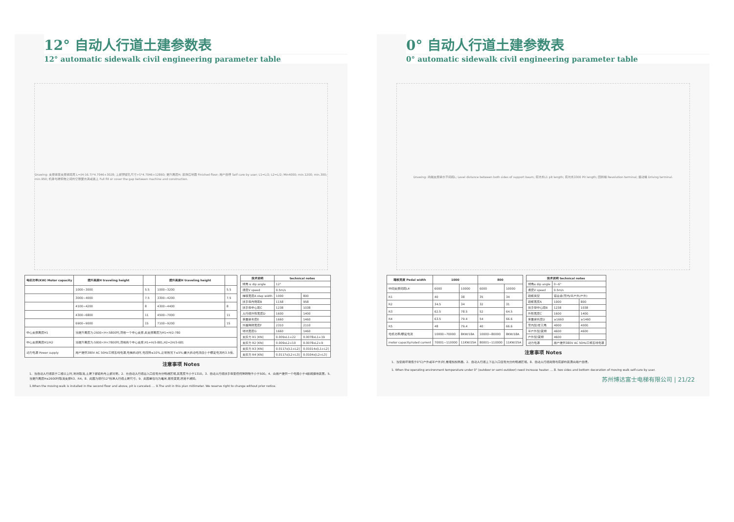12° 自动人行道土建参数表
12° automatic sidewalk civil engineering parameter table
Drawing: 支撑梁至支撑梁距离 L=(H-16.7)*4.7046+3028; 上部预留孔尺寸>S*4.7046+12860; 提升高度H; 装饰后地面 Finished floor; 用户自理 Self care by user; L1=L/2; L2=L/2; Min4000; min.1200; min.300; min.950; 机身与建筑物之间的空隙要充满或盖上 Full fill or cover the gap between machine and construction.
| 电机功率(KW) Motor capacity | 提升高度H traveling height | | 提升高度H traveling height | |
| --- | --- | --- | --- | --- |
| | 1000~3000 | 5.5 | 1000~3200 | 5.5 |
| | 3000~4000 | 7.5 | 3300~4200 | 7.5 |
| | 4100~4200 | 8 | 4300~4400 | 8 |
| | 4300~6800 | 11 | 4500~7000 | 11 |
| | 6900~9000 | 15 | 7100~9200 | 15 |
| 中心支撑高度H1 | 当提升高度为:2600<H<5800时,须用一个中心支撑,此支撑高度为H1=H/2-780 | | | |
| 中心支撑高度H1/H2 | 当提升高度为:5800<H<7800时,须用两个中心支撑,H1=H/3-881,H2=2H/3-681 | | | |
| 动力电源 Power supply | 用户提供380V AC 50Hz三相五线电源,电梯启动时,电压降≤10%,正常情况下≤5%;最大启动电流应小于额定电流的3.5倍。 | | | |
| 技术说明 | technical notes | |
| --- | --- | --- |
| 倾角 α dip angle | 12° | |
| 速度V speed | 0.5m/s | |
| 梯级宽度A step width | 1000 | 800 |
| 扶手带内侧距B | 1158 | 958 |
| 扶手带中心距C | 1238 | 1038 |
| 人行道外形宽度D | 1600 | 1400 |
| 承重梁长度E | 1660 | 1460 |
| 外围障碍宽度F | 2310 | 2110 |
| 地坑宽度G | 1660 | 1460 |
| 支反力 R1 [KN] | 0.009xL1+22 | 0.0078xL1+19 |
| 支反力 R2 [KN] | 0.009xL2+10 | 0.0078xL2+9 |
| 支反力 R3 [KN] | 0.0117x[L1+L2] | 0.01014x[L1+L2] |
| 支反力 R4 [KN] | 0.0117x[L2+L3] | 0.0104x[L2+L3] |
注意事项 Notes
1、当自动人行道装于二楼以上时,地坑取消,土建下部结构与上部对称。2、在自动人行道出入口应有充分畅通区域,其宽度不小于1310。3、自动人行道扶手带至任何障碍物不小于500。4、由用户提供一个电阻小于4欧姆接地装置。5、当提升高度H≤2600时取消支撑R3、R4。8、此图为现行12°标准人行道土建尺寸。9、此图单位均为毫米,若有变更,恕另不通知。
1.When the moving walk is installed in the second floor and above, pit is canceled. ... 9.The unit in this plan millimeter. We reserve right to change without prior notice.
0° 自动人行道土建参数表
0° automatic sidewalk civil engineering parameter table
Drawing: 两端支撑梁水平间距L; Level distance between both sides of support beam; 底坑长L1 pit length; 底坑长3300 Pit length; 回转端 Revolution terminal; 驱动端 Driving terminal.
| 踏板宽度 Pedal width | 1000 | | 800 | |
| --- | --- | --- | --- | --- |
| 中间支撑间距L4 | 6000 | 10000 | 6000 | 10000 |
| R1 | 40 | 38 | 35 | 34 |
| R2 | 34.5 | 34 | 32 | 31 |
| R3 | 62.5 | 78.5 | 52 | 64.5 |
| R4 | 63.5 | 79.4 | 54 | 66.6 |
| R5 | 48 | 79.4 | 40 | 66.6 |
| 电机功率/额定电流 | 10000~70000 | 8KW/18A | 10000~80000 | 8KW/18A |
| motor capacity/rated current | 70001~110000 | 11KW/25A | 80001~110000 | 11KW/25A |
| 技术说明 technical notes | | |
| --- | --- | --- |
| 倾角α dip angle | 0~6° | |
| 速度V speed | 0.5m/s | |
| 踏板类型 | 铝合金(室内/半户外/户外) | |
| 踏板宽度A | 1000 | 800 |
| 扶手带中心距B | 1238 | 1038 |
| 外形宽度C | 1600 | 1400 |
| 承重梁长度D | ≥1660 | ≥1460 |
| 室内型/星三角 | 4000 | 4000 |
| 半户外型/变频 | 4600 | 4600 |
| 户外型/变频 | 4600 | |
| 动力电源 | 用户提供380V AC 50Hz三相五线电源 | |
注意事项 Notes
1、当使用环境低于0℃(户外或半户外)时,需增加加热器。2、自动人行道上下出入口应有充分的畅通区域。8、自动人行道两侧与底部的装潢由用户自理。
1. When the operating environment temperature under 0° (outdoor or semi-outdoor) need increase heater. ... 8. two sides and bottom decoration of moving walk self-care by user.
苏州博达富士电梯有限公司 | 21/22